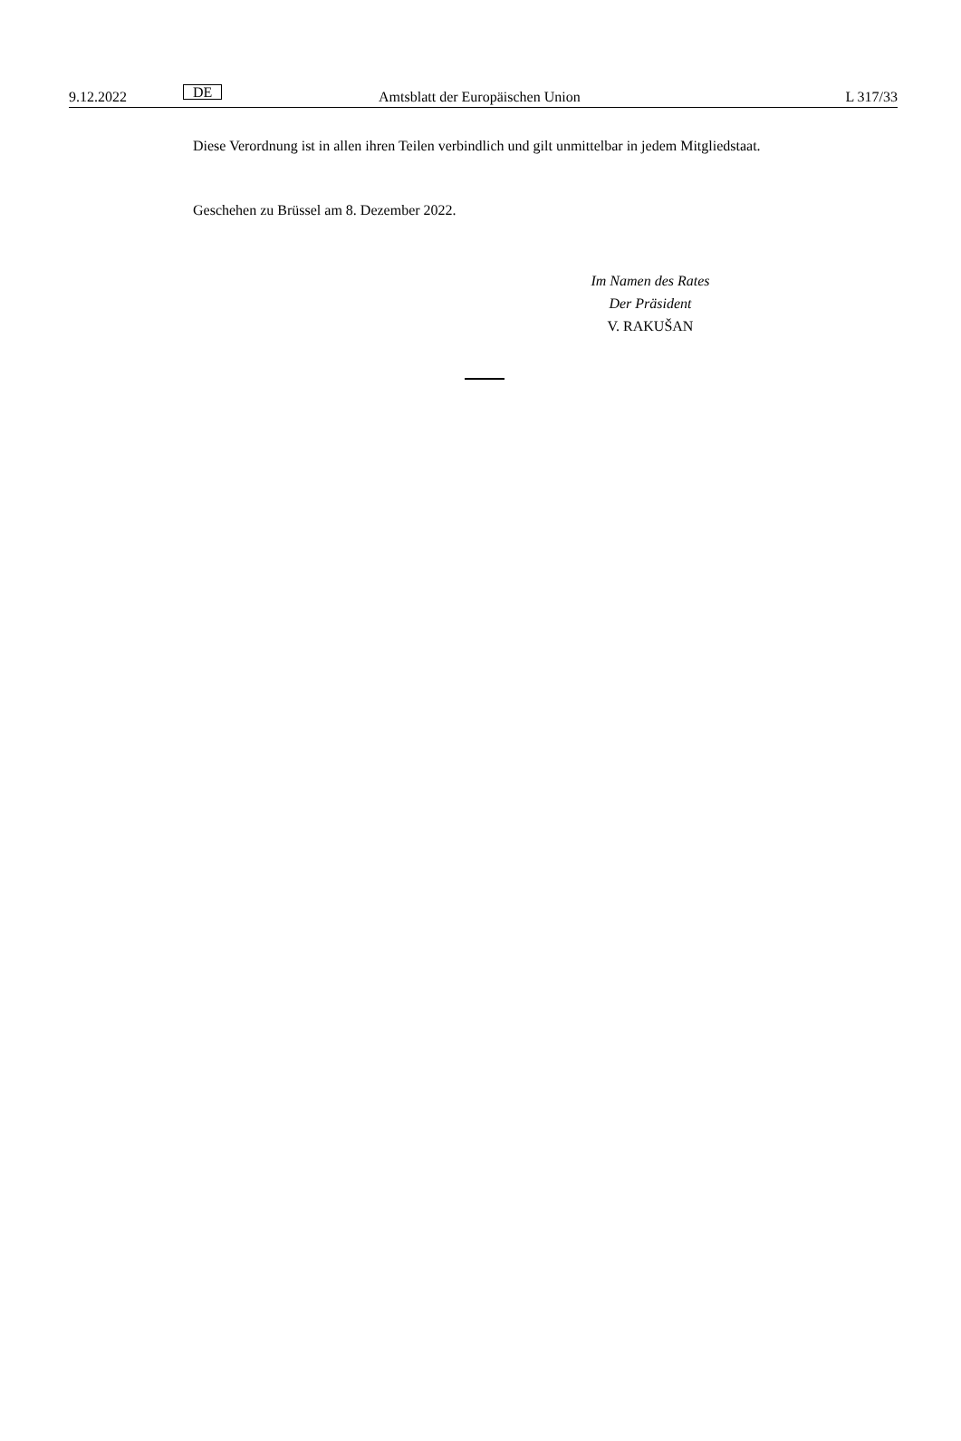9.12.2022 DE Amtsblatt der Europäischen Union L 317/33
Diese Verordnung ist in allen ihren Teilen verbindlich und gilt unmittelbar in jedem Mitgliedstaat.
Geschehen zu Brüssel am 8. Dezember 2022.
Im Namen des Rates
Der Präsident
V. RAKUŠAN